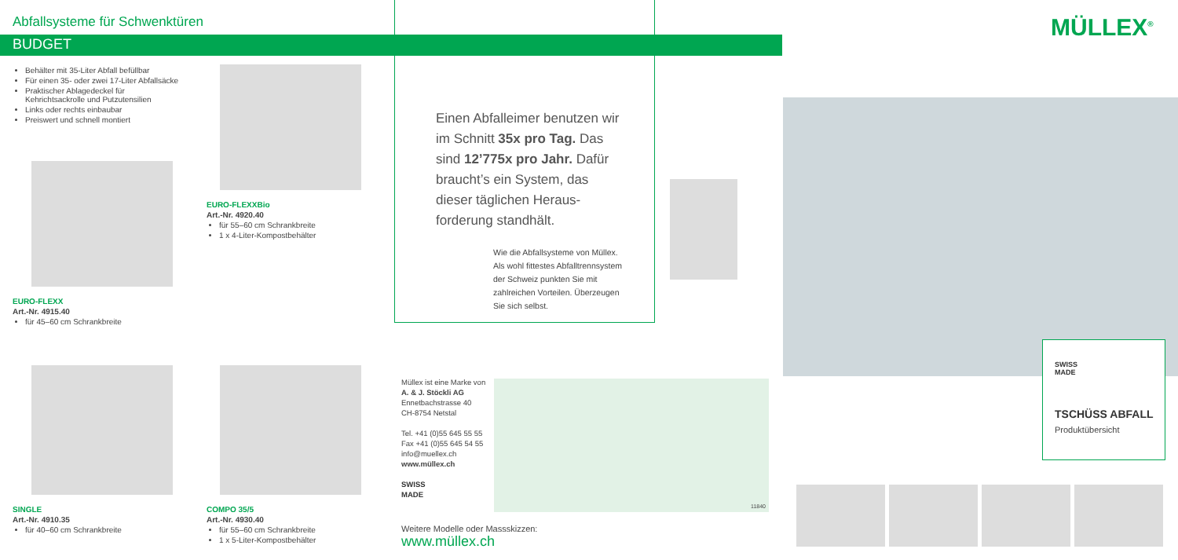Abfallsysteme für Schwenktüren
BUDGET
Behälter mit 35-Liter Abfall befüllbar
Für einen 35- oder zwei 17-Liter Abfallsäcke
Praktischer Ablagedeckel für Kehrichtsackrolle und Putzutensilien
Links oder rechts einbaubar
Preiswert und schnell montiert
EURO-FLEXX
Art.-Nr. 4915.40
für 45–60 cm Schrankbreite
EURO-FLEXXBio
Art.-Nr. 4920.40
für 55–60 cm Schrankbreite
1 x 4-Liter-Kompostbehälter
SINGLE
Art.-Nr. 4910.35
für 40–60 cm Schrankbreite
COMPO 35/5
Art.-Nr. 4930.40
für 55–60 cm Schrankbreite
1 x 5-Liter-Kompostbehälter
Einen Abfalleimer benutzen wir im Schnitt 35x pro Tag. Das sind 12’775x pro Jahr. Dafür braucht’s ein System, das dieser täglichen Heraus-forderung standhält.
Wie die Abfallsysteme von Müllex. Als wohl fittestes Abfalltrennsystem der Schweiz punkten Sie mit zahlreichen Vorteilen. Überzeugen Sie sich selbst.
Müllex ist eine Marke von
A. & J. Stöckli AG
Ennetbachstrasse 40
CH-8754 Netstal
Tel. +41 (0)55 645 55 55
Fax +41 (0)55 645 54 55
info@muellex.ch
www.müllex.ch
SWISS
MADE
11840
Weitere Modelle oder Massskizzen:
www.müllex.ch
MÜLLEX<sup>®</sup>
SWISS
MADE
TSCHÜSS ABFALL
Produktübersicht